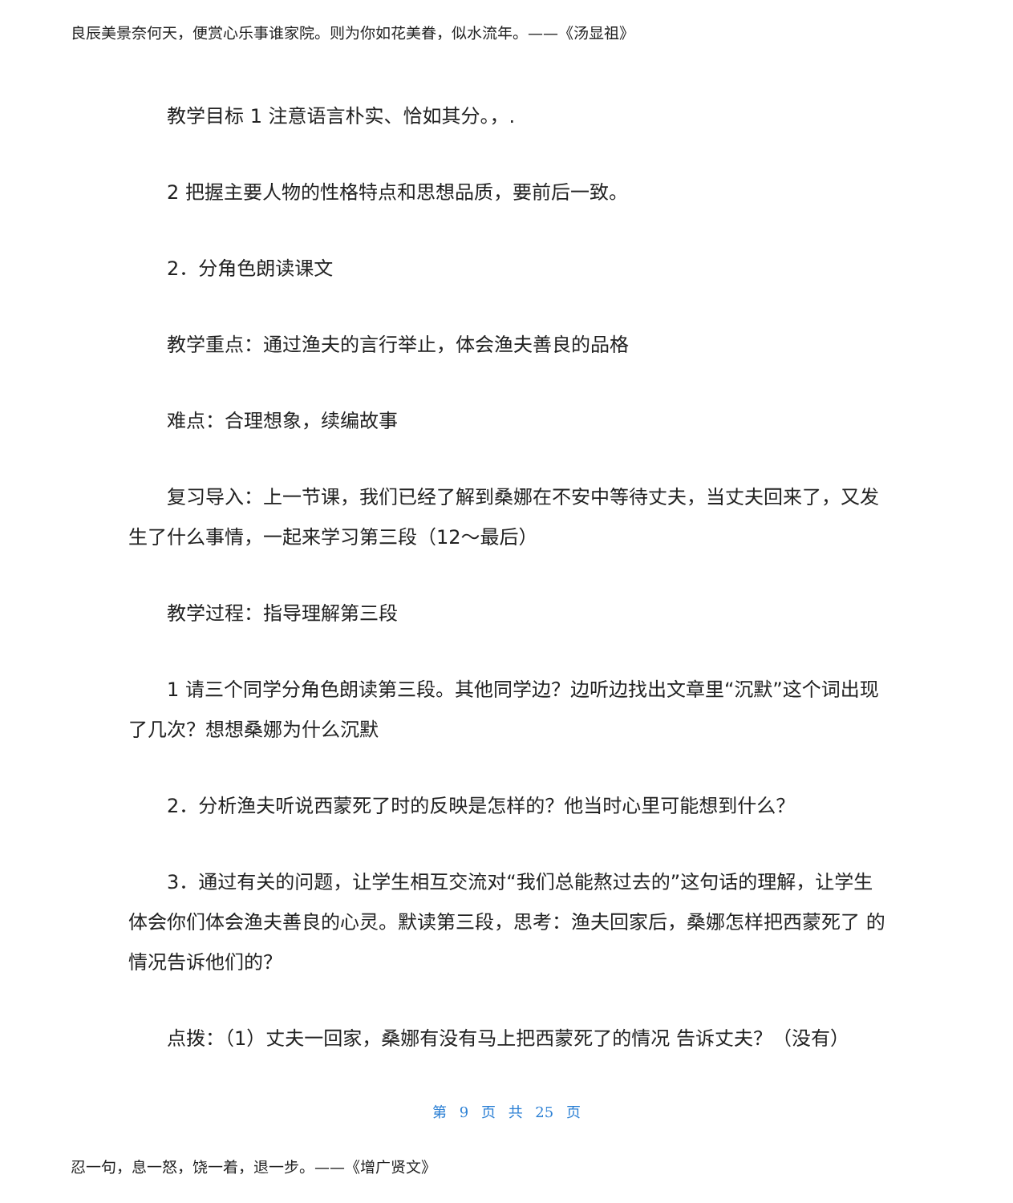良辰美景奈何天，便赏心乐事谁家院。则为你如花美眷，似水流年。——《汤显祖》
教学目标 1 注意语言朴实、恰如其分。，.
2 把握主要人物的性格特点和思想品质，要前后一致。
2．分角色朗读课文
教学重点：通过渔夫的言行举止，体会渔夫善良的品格
难点：合理想象，续编故事
复习导入：上一节课，我们已经了解到桑娜在不安中等待丈夫，当丈夫回来了，又发生了什么事情，一起来学习第三段（12～最后）
教学过程：指导理解第三段
1 请三个同学分角色朗读第三段。其他同学边？边听边找出文章里“沉默”这个词出现了几次？想想桑娜为什么沉默
2．分析渔夫听说西蒙死了时的反映是怎样的？他当时心里可能想到什么？
3．通过有关的问题，让学生相互交流对“我们总能熬过去的”这句话的理解，让学生体会你们体会渔夫善良的心灵。默读第三段，思考：渔夫回家后，桑娜怎样把西蒙死了 的情况告诉他们的？
点拨：（1）丈夫一回家，桑娜有没有马上把西蒙死了的情况 告诉丈夫？（没有）
第 9 页 共 25 页
忍一句，息一怒，饶一着，退一步。——《增广贤文》